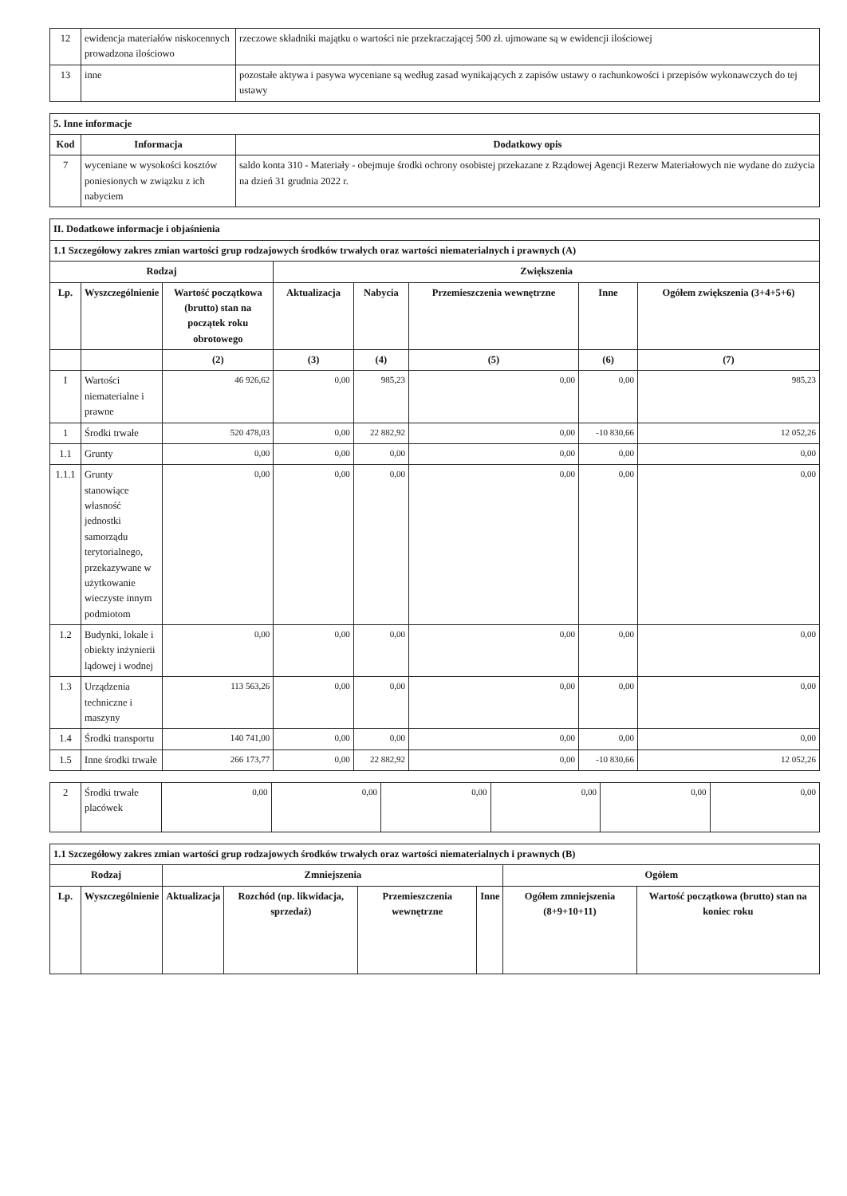| 12 | ewidencja materiałów niskocennych prowadzona ilościowo | rzeczowe składniki majątku o wartości nie przekraczającej 500 zł. ujmowane są w ewidencji ilościowej |
| 13 | inne | pozostałe aktywa i pasywa wyceniane są według zasad wynikających z zapisów ustawy o rachunkowości i przepisów wykonawczych do tej ustawy |
| 5. Inne informacje | | |
| Kod | Informacja | Dodatkowy opis |
| 7 | wyceniane w wysokości kosztów poniesionych w związku z ich nabyciem | saldo konta 310 - Materiały - obejmuje środki ochrony osobistej przekazane z Rządowej Agencji Rezerw Materiałowych nie wydane do zużycia na dzień 31 grudnia 2022 r. |
| II. Dodatkowe informacje i objaśnienia | | | | | | | |
| 1.1 Szczegółowy zakres zmian wartości grup rodzajowych środków trwałych oraz wartości niematerialnych i prawnych (A) | | | | | | | |
| Rodzaj | | | Zwiększenia | | | | |
| Lp. | Wyszczególnienie | Wartość początkowa (brutto) stan na początek roku obrotowego | Aktualizacja | Nabycia | Przemieszczenia wewnętrzne | Inne | Ogółem zwiększenia (3+4+5+6) |
| | | (2) | (3) | (4) | (5) | (6) | (7) |
| I | Wartości niematerialne i prawne | 46 926,62 | 0,00 | 985,23 | 0,00 | 0,00 | 985,23 |
| 1 | Środki trwałe | 520 478,03 | 0,00 | 22 882,92 | 0,00 | -10 830,66 | 12 052,26 |
| 1.1 | Grunty | 0,00 | 0,00 | 0,00 | 0,00 | 0,00 | 0,00 |
| 1.1.1 | Grunty stanowiące własność jednostki samorządu terytorialnego, przekazywane w użytkowanie wieczyste innym podmiotom | 0,00 | 0,00 | 0,00 | 0,00 | 0,00 | 0,00 |
| 1.2 | Budynki, lokale i obiekty inżynierii lądowej i wodnej | 0,00 | 0,00 | 0,00 | 0,00 | 0,00 | 0,00 |
| 1.3 | Urządzenia techniczne i maszyny | 113 563,26 | 0,00 | 0,00 | 0,00 | 0,00 | 0,00 |
| 1.4 | Środki transportu | 140 741,00 | 0,00 | 0,00 | 0,00 | 0,00 | 0,00 |
| 1.5 | Inne środki trwałe | 266 173,77 | 0,00 | 22 882,92 | 0,00 | -10 830,66 | 12 052,26 |
| 2 | Środki trwałe placówek | 0,00 | 0,00 | 0,00 | 0,00 | 0,00 | 0,00 |
| 1.1 Szczegółowy zakres zmian wartości grup rodzajowych środków trwałych oraz wartości niematerialnych i prawnych (B) | | | | | | | |
| Rodzaj | | Zmniejszenia | | | | Ogółem | |
| Lp. | Wyszczególnienie | Aktualizacja | Rozchód (np. likwidacja, sprzedaż) | Przemieszczenia wewnętrzne | Inne | Ogółem zmniejszenia (8+9+10+11) | Wartość początkowa (brutto) stan na koniec roku |